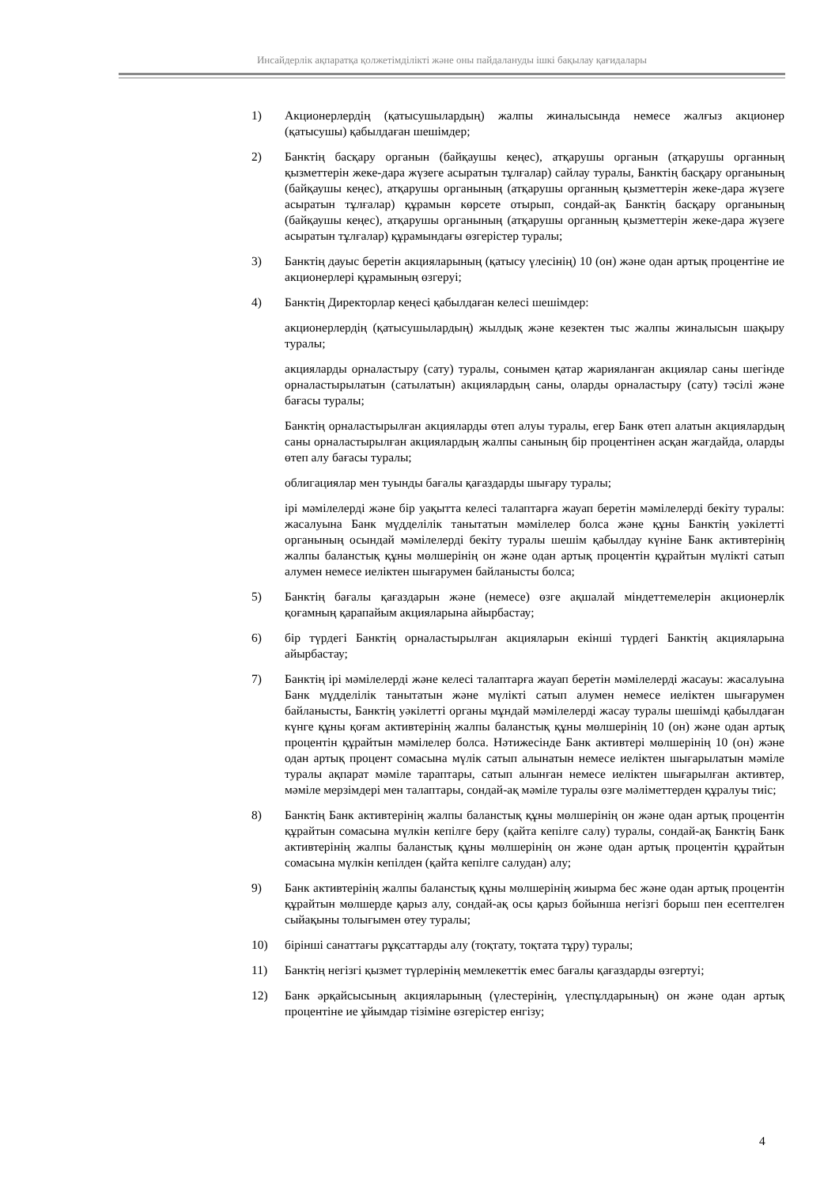Инсайдерлік ақпаратқа қолжетімділікті және оны пайдалануды ішкі бақылау қағидалары
1) Акционерлердің (қатысушылардың) жалпы жиналысында немесе жалғыз акционер (қатысушы) қабылдаған шешімдер;
2) Банктің басқару органын (байқаушы кеңес), атқарушы органын (атқарушы органның қызметтерін жеке-дара жүзеге асыратын тұлғалар) сайлау туралы, Банктің басқару органының (байқаушы кеңес), атқарушы органының (атқарушы органның қызметтерін жеке-дара жүзеге асыратын тұлғалар) құрамын көрсете отырып, сондай-ақ Банктің басқару органының (байқаушы кеңес), атқарушы органының (атқарушы органның қызметтерін жеке-дара жүзеге асыратын тұлғалар) құрамындағы өзгерістер туралы;
3) Банктің дауыс беретін акцияларының (қатысу үлесінің) 10 (он) және одан артық процентіне ие акционерлері құрамының өзгеруі;
4) Банктің Директорлар кеңесі қабылдаған келесі шешімдер:
акционерлердің (қатысушылардың) жылдық және кезектен тыс жалпы жиналысын шақыру туралы;
акцияларды орналастыру (сату) туралы, сонымен қатар жарияланған акциялар саны шегінде орналастырылатын (сатылатын) акциялардың саны, оларды орналастыру (сату) тәсілі және бағасы туралы;
Банктің орналастырылған акцияларды өтеп алуы туралы, егер Банк өтеп алатын акциялардың саны орналастырылған акциялардың жалпы санының бір процентінен асқан жағдайда, оларды өтеп алу бағасы туралы;
облигациялар мен туынды бағалы қағаздарды шығару туралы;
ірі мәмілелерді және бір уақытта келесі талаптарға жауап беретін мәмілелерді бекіту туралы: жасалуына Банк мүдделілік танытатын мәмілелер болса және құны Банктің уәкілетті органының осындай мәмілелерді бекіту туралы шешім қабылдау күніне Банк активтерінің жалпы баланстық құны мөлшерінің он және одан артық процентін құрайтын мүлікті сатып алумен немесе иеліктен шығарумен байланысты болса;
5) Банктің бағалы қағаздарын және (немесе) өзге ақшалай міндеттемелерін акционерлік қоғамның қарапайым акцияларына айырбастау;
6) бір түрдегі Банктің орналастырылған акцияларын екінші түрдегі Банктің акцияларына айырбастау;
7) Банктің ірі мәмілелерді және келесі талаптарға жауап беретін мәмілелерді жасауы: жасалуына Банк мүдделілік танытатын және мүлікті сатып алумен немесе иеліктен шығарумен байланысты, Банктің уәкілетті органы мұндай мәмілелерді жасау туралы шешімді қабылдаған күнге құны қоғам активтерінің жалпы баланстық құны мөлшерінің 10 (он) және одан артық процентін құрайтын мәмілелер болса. Нәтижесінде Банк активтері мөлшерінің 10 (он) және одан артық процент сомасына мүлік сатып алынатын немесе иеліктен шығарылатын мәміле туралы ақпарат мәміле тараптары, сатып алынған немесе иеліктен шығарылған активтер, мәміле мерзімдері мен талаптары, сондай-ақ мәміле туралы өзге мәліметтерден құралуы тиіс;
8) Банктің Банк активтерінің жалпы баланстық құны мөлшерінің он және одан артық процентін құрайтын сомасына мүлкін кепілге беру (қайта кепілге салу) туралы, сондай-ақ Банктің Банк активтерінің жалпы баланстық құны мөлшерінің он және одан артық процентін құрайтын сомасына мүлкін кепілден (қайта кепілге салудан) алу;
9) Банк активтерінің жалпы баланстық құны мөлшерінің жиырма бес және одан артық процентін құрайтын мөлшерде қарыз алу, сондай-ақ осы қарыз бойынша негізгі борыш пен есептелген сыйақыны толығымен өтеу туралы;
10) бірінші санаттағы рұқсаттарды алу (тоқтату, тоқтата тұру) туралы;
11) Банктің негізгі қызмет түрлерінің мемлекеттік емес бағалы қағаздарды өзгертуі;
12) Банк әрқайсысының акцияларының (үлестерінің, үлеспұлдарының) он және одан артық процентіне ие ұйымдар тізіміне өзгерістер енгізу;
4